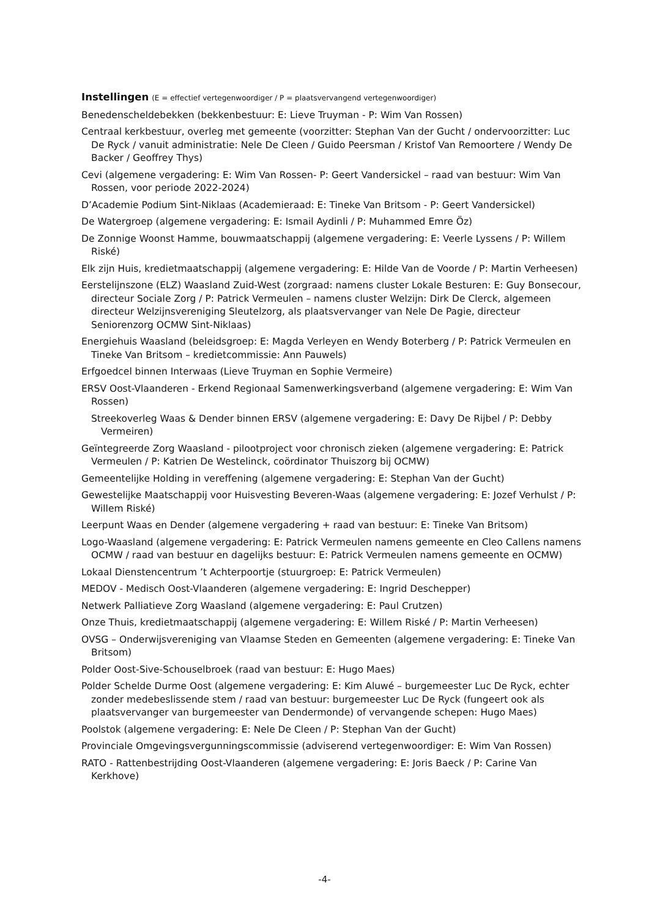Instellingen (E = effectief vertegenwoordiger / P = plaatsvervangend vertegenwoordiger)
Benedenscheldebekken (bekkenbestuur: E: Lieve Truyman - P: Wim Van Rossen)
Centraal kerkbestuur, overleg met gemeente (voorzitter: Stephan Van der Gucht / ondervoorzitter: Luc De Ryck / vanuit administratie: Nele De Cleen / Guido Peersman / Kristof Van Remoortere / Wendy De Backer / Geoffrey Thys)
Cevi (algemene vergadering: E: Wim Van Rossen- P: Geert Vandersickel – raad van bestuur: Wim Van Rossen, voor periode 2022-2024)
D’Academie Podium Sint-Niklaas (Academieraad: E: Tineke Van Britsom - P: Geert Vandersickel)
De Watergroep (algemene vergadering: E: Ismail Aydinli / P: Muhammed Emre Öz)
De Zonnige Woonst Hamme, bouwmaatschappij (algemene vergadering: E: Veerle Lyssens / P: Willem Riské)
Elk zijn Huis, kredietmaatschappij (algemene vergadering: E: Hilde Van de Voorde / P: Martin Verheesen)
Eerstelijnszone (ELZ) Waasland Zuid-West (zorgraad: namens cluster Lokale Besturen: E: Guy Bonsecour, directeur Sociale Zorg / P: Patrick Vermeulen – namens cluster Welzijn: Dirk De Clerck, algemeen directeur Welzijnsvereniging Sleutelzorg, als plaatsvervanger van Nele De Pagie, directeur Seniorenzorg OCMW Sint-Niklaas)
Energiehuis Waasland (beleidsgroep: E: Magda Verleyen en Wendy Boterberg / P: Patrick Vermeulen en Tineke Van Britsom – kredietcommissie: Ann Pauwels)
Erfgoedcel binnen Interwaas (Lieve Truyman en Sophie Vermeire)
ERSV Oost-Vlaanderen - Erkend Regionaal Samenwerkingsverband (algemene vergadering: E: Wim Van Rossen)
Streekoverleg Waas & Dender binnen ERSV (algemene vergadering: E: Davy De Rijbel / P: Debby Vermeiren)
Geïntegreerde Zorg Waasland - pilootproject voor chronisch zieken (algemene vergadering: E: Patrick Vermeulen / P: Katrien De Westelinck, coördinator Thuiszorg bij OCMW)
Gemeentelijke Holding in vereffening (algemene vergadering: E: Stephan Van der Gucht)
Gewestelijke Maatschappij voor Huisvesting Beveren-Waas (algemene vergadering: E: Jozef Verhulst / P: Willem Riské)
Leerpunt Waas en Dender (algemene vergadering + raad van bestuur: E: Tineke Van Britsom)
Logo-Waasland (algemene vergadering: E: Patrick Vermeulen namens gemeente en Cleo Callens namens OCMW / raad van bestuur en dagelijks bestuur: E: Patrick Vermeulen namens gemeente en OCMW)
Lokaal Dienstencentrum ’t Achterpoortje (stuurgroep: E: Patrick Vermeulen)
MEDOV - Medisch Oost-Vlaanderen (algemene vergadering: E: Ingrid Deschepper)
Netwerk Palliatieve Zorg Waasland (algemene vergadering: E: Paul Crutzen)
Onze Thuis, kredietmaatschappij (algemene vergadering: E: Willem Riské / P: Martin Verheesen)
OVSG – Onderwijsvereniging van Vlaamse Steden en Gemeenten (algemene vergadering: E: Tineke Van Britsom)
Polder Oost-Sive-Schouselbroek (raad van bestuur: E: Hugo Maes)
Polder Schelde Durme Oost (algemene vergadering: E: Kim Aluwé – burgemeester Luc De Ryck, echter zonder medebeslissende stem / raad van bestuur: burgemeester Luc De Ryck (fungeert ook als plaatsvervanger van burgemeester van Dendermonde) of vervangende schepen: Hugo Maes)
Poolstok (algemene vergadering: E: Nele De Cleen / P: Stephan Van der Gucht)
Provinciale Omgevingsvergunningscommissie (adviserend vertegenwoordiger: E: Wim Van Rossen)
RATO - Rattenbestrijding Oost-Vlaanderen (algemene vergadering: E: Joris Baeck / P: Carine Van Kerkhove)
-4-